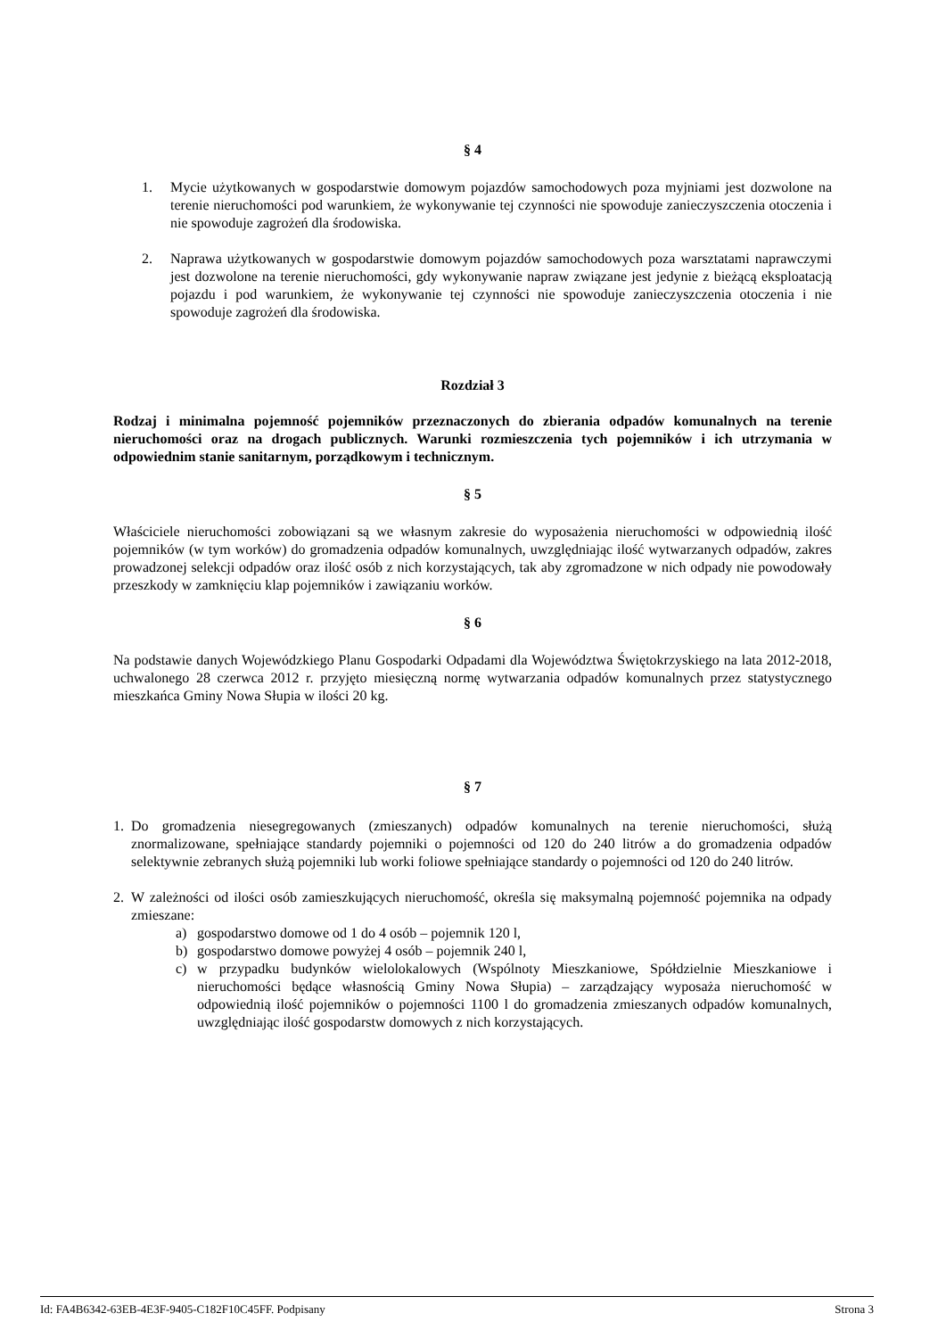§ 4
1. Mycie użytkowanych w gospodarstwie domowym pojazdów samochodowych poza myjniami jest dozwolone na terenie nieruchomości pod warunkiem, że wykonywanie tej czynności nie spowoduje zanieczyszczenia otoczenia i nie spowoduje zagrożeń dla środowiska.
2. Naprawa użytkowanych w gospodarstwie domowym pojazdów samochodowych poza warsztatami naprawczymi jest dozwolone na terenie nieruchomości, gdy wykonywanie napraw związane jest jedynie z bieżącą eksploatacją pojazdu i pod warunkiem, że wykonywanie tej czynności nie spowoduje zanieczyszczenia otoczenia i nie spowoduje zagrożeń dla środowiska.
Rozdział 3
Rodzaj i minimalna pojemność pojemników przeznaczonych do zbierania odpadów komunalnych na terenie nieruchomości oraz na drogach publicznych. Warunki rozmieszczenia tych pojemników i ich utrzymania w odpowiednim stanie sanitarnym, porządkowym i technicznym.
§ 5
Właściciele nieruchomości zobowiązani są we własnym zakresie do wyposażenia nieruchomości w odpowiednią ilość pojemników (w tym worków) do gromadzenia odpadów komunalnych, uwzględniając ilość wytwarzanych odpadów, zakres prowadzonej selekcji odpadów oraz ilość osób z nich korzystających, tak aby zgromadzone w nich odpady nie powodowały przeszkody w zamknięciu klap pojemników i zawiązaniu worków.
§ 6
Na podstawie danych Wojewódzkiego Planu Gospodarki Odpadami dla Województwa Świętokrzyskiego na lata 2012-2018, uchwalonego 28 czerwca 2012 r. przyjęto miesięczną normę wytwarzania odpadów komunalnych przez statystycznego mieszkańca Gminy Nowa Słupia w ilości 20 kg.
§ 7
1. Do gromadzenia niesegregowanych (zmieszanych) odpadów komunalnych na terenie nieruchomości, służą znormalizowane, spełniające standardy pojemniki o pojemności od 120 do 240 litrów a do gromadzenia odpadów selektywnie zebranych służą pojemniki lub worki foliowe spełniające standardy o pojemności od 120 do 240 litrów.
2. W zależności od ilości osób zamieszkujących nieruchomość, określa się maksymalną pojemność pojemnika na odpady zmieszane:
a) gospodarstwo domowe od 1 do 4 osób – pojemnik 120 l,
b) gospodarstwo domowe powyżej 4 osób – pojemnik 240 l,
c) w przypadku budynków wielolokalowych (Wspólnoty Mieszkaniowe, Spółdzielnie Mieszkaniowe i nieruchomości będące własnością Gminy Nowa Słupia) – zarządzający wyposaża nieruchomość w odpowiednią ilość pojemników o pojemności 1100 l do gromadzenia zmieszanych odpadów komunalnych, uwzględniając ilość gospodarstw domowych z nich korzystających.
Id: FA4B6342-63EB-4E3F-9405-C182F10C45FF. Podpisany Strona 3